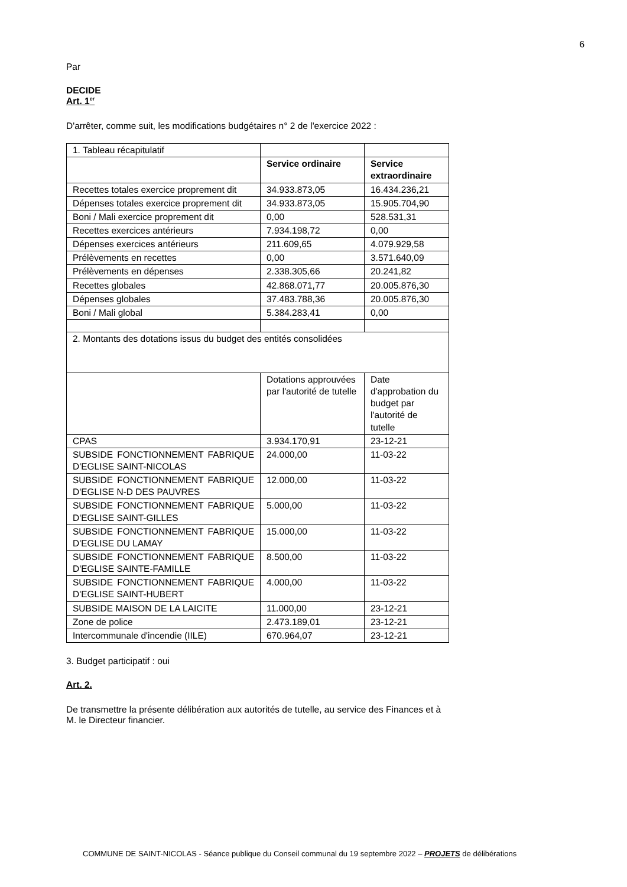6
Par
DECIDE
Art. 1<sup>er</sup>
D'arrêter, comme suit, les modifications budgétaires n° 2 de l'exercice 2022 :
| 1. Tableau récapitulatif | | |
| | Service ordinaire | Service extraordinaire |
| Recettes totales exercice proprement dit | 34.933.873,05 | 16.434.236,21 |
| Dépenses totales exercice proprement dit | 34.933.873,05 | 15.905.704,90 |
| Boni / Mali exercice proprement dit | 0,00 | 528.531,31 |
| Recettes exercices antérieurs | 7.934.198,72 | 0,00 |
| Dépenses exercices antérieurs | 211.609,65 | 4.079.929,58 |
| Prélèvements en recettes | 0,00 | 3.571.640,09 |
| Prélèvements en dépenses | 2.338.305,66 | 20.241,82 |
| Recettes globales | 42.868.071,77 | 20.005.876,30 |
| Dépenses globales | 37.483.788,36 | 20.005.876,30 |
| Boni / Mali global | 5.384.283,41 | 0,00 |
| 2. Montants des dotations issus du budget des entités consolidées | | |
| | Dotations approuvées par l'autorité de tutelle | Date d'approbation du budget par l'autorité de tutelle |
| CPAS | 3.934.170,91 | 23-12-21 |
| SUBSIDE FONCTIONNEMENT FABRIQUE D'EGLISE SAINT-NICOLAS | 24.000,00 | 11-03-22 |
| SUBSIDE FONCTIONNEMENT FABRIQUE D'EGLISE N-D DES PAUVRES | 12.000,00 | 11-03-22 |
| SUBSIDE FONCTIONNEMENT FABRIQUE D'EGLISE SAINT-GILLES | 5.000,00 | 11-03-22 |
| SUBSIDE FONCTIONNEMENT FABRIQUE D'EGLISE DU LAMAY | 15.000,00 | 11-03-22 |
| SUBSIDE FONCTIONNEMENT FABRIQUE D'EGLISE SAINTE-FAMILLE | 8.500,00 | 11-03-22 |
| SUBSIDE FONCTIONNEMENT FABRIQUE D'EGLISE SAINT-HUBERT | 4.000,00 | 11-03-22 |
| SUBSIDE MAISON DE LA LAICITE | 11.000,00 | 23-12-21 |
| Zone de police | 2.473.189,01 | 23-12-21 |
| Intercommunale d'incendie (IILE) | 670.964,07 | 23-12-21 |
3. Budget participatif : oui
Art. 2.
De transmettre la présente délibération aux autorités de tutelle, au service des Finances et à
M. le Directeur financier.
COMMUNE DE SAINT-NICOLAS - Séance publique du Conseil communal du 19 septembre 2022 – PROJETS de délibérations